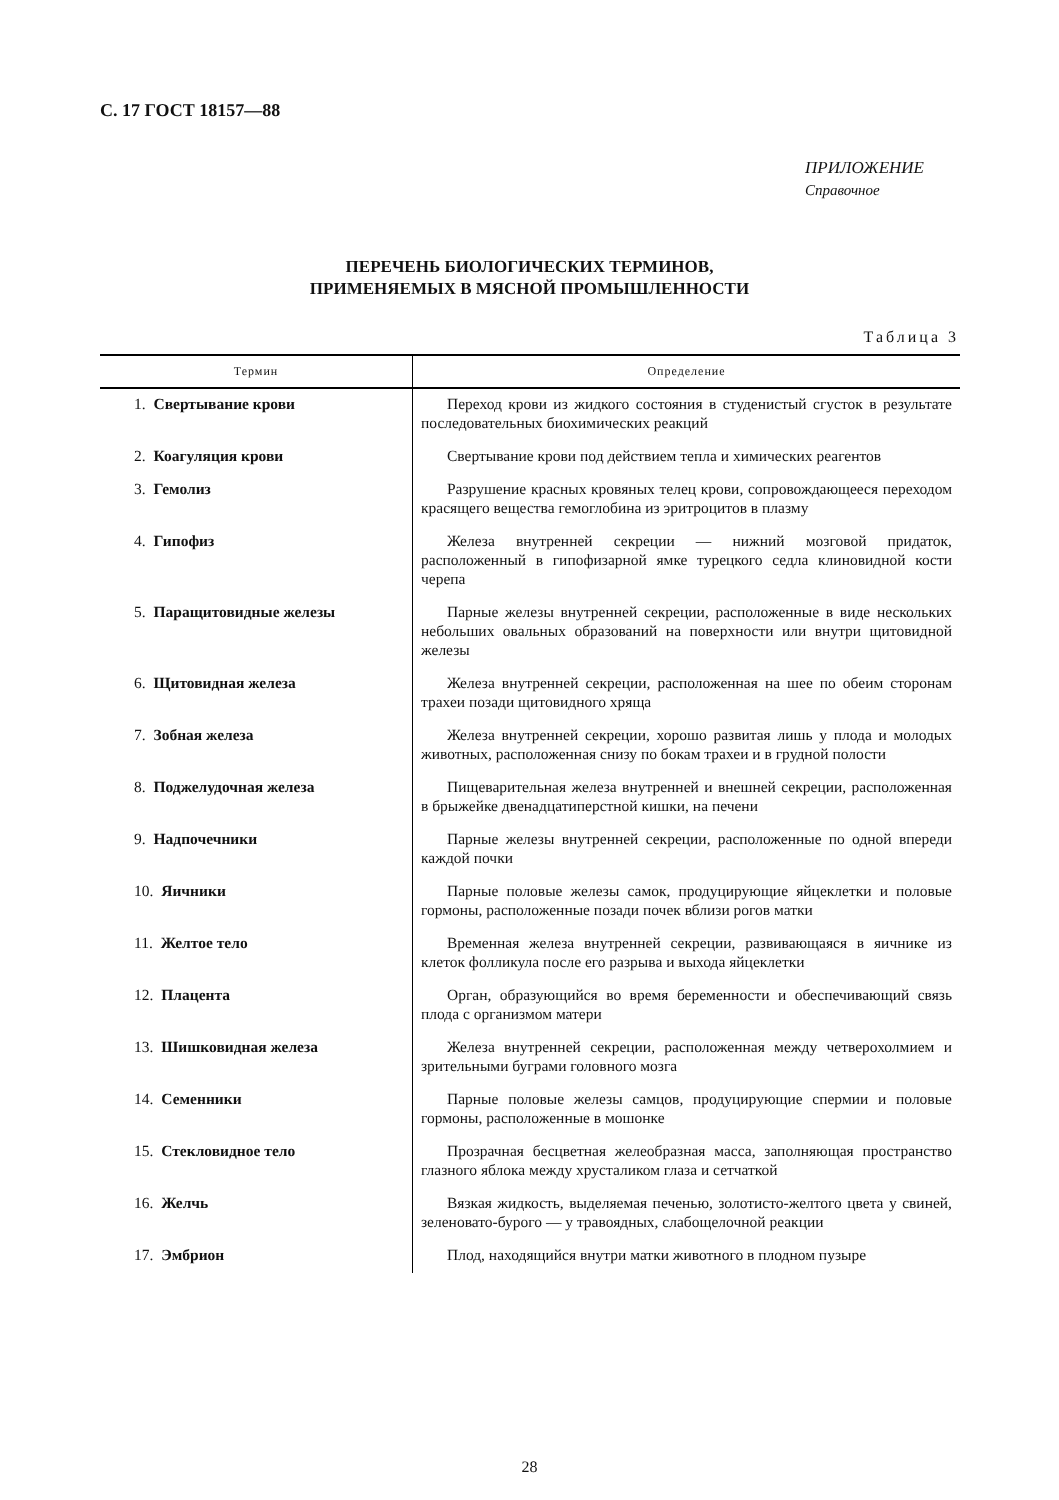С. 17 ГОСТ 18157—88
ПРИЛОЖЕНИЕ
Справочное
ПЕРЕЧЕНЬ БИОЛОГИЧЕСКИХ ТЕРМИНОВ,
ПРИМЕНЯЕМЫХ В МЯСНОЙ ПРОМЫШЛЕННОСТИ
Таблица 3
| Термин | Определение |
| --- | --- |
| 1. Свертывание крови | Переход крови из жидкого состояния в студенистый сгусток в результате последовательных биохимических реакций |
| 2. Коагуляция крови | Свертывание крови под действием тепла и химических реагентов |
| 3. Гемолиз | Разрушение красных кровяных телец крови, сопровождающееся переходом красящего вещества гемоглобина из эритроцитов в плазму |
| 4. Гипофиз | Железа внутренней секреции — нижний мозговой придаток, расположенный в гипофизарной ямке турецкого седла клиновидной кости черепа |
| 5. Паращитовидные железы | Парные железы внутренней секреции, расположенные в виде нескольких небольших овальных образований на поверхности или внутри щитовидной железы |
| 6. Щитовидная железа | Железа внутренней секреции, расположенная на шее по обеим сторонам трахеи позади щитовидного хряща |
| 7. Зобная железа | Железа внутренней секреции, хорошо развитая лишь у плода и молодых животных, расположенная снизу по бокам трахеи и в грудной полости |
| 8. Поджелудочная железа | Пищеварительная железа внутренней и внешней секреции, расположенная в брыжейке двенадцатиперстной кишки, на печени |
| 9. Надпочечники | Парные железы внутренней секреции, расположенные по одной впереди каждой почки |
| 10. Яичники | Парные половые железы самок, продуцирующие яйцеклетки и половые гормоны, расположенные позади почек вблизи рогов матки |
| 11. Желтое тело | Временная железа внутренней секреции, развивающаяся в яичнике из клеток фолликула после его разрыва и выхода яйцеклетки |
| 12. Плацента | Орган, образующийся во время беременности и обеспечивающий связь плода с организмом матери |
| 13. Шишковидная железа | Железа внутренней секреции, расположенная между четверохолмием и зрительными буграми головного мозга |
| 14. Семенники | Парные половые железы самцов, продуцирующие спермии и половые гормоны, расположенные в мошонке |
| 15. Стекловидное тело | Прозрачная бесцветная желеобразная масса, заполняющая пространство глазного яблока между хрусталиком глаза и сетчаткой |
| 16. Желчь | Вязкая жидкость, выделяемая печенью, золотисто-желтого цвета у свиней, зеленовато-бурого — у травоядных, слабощелочной реакции |
| 17. Эмбрион | Плод, находящийся внутри матки животного в плодном пузыре |
28